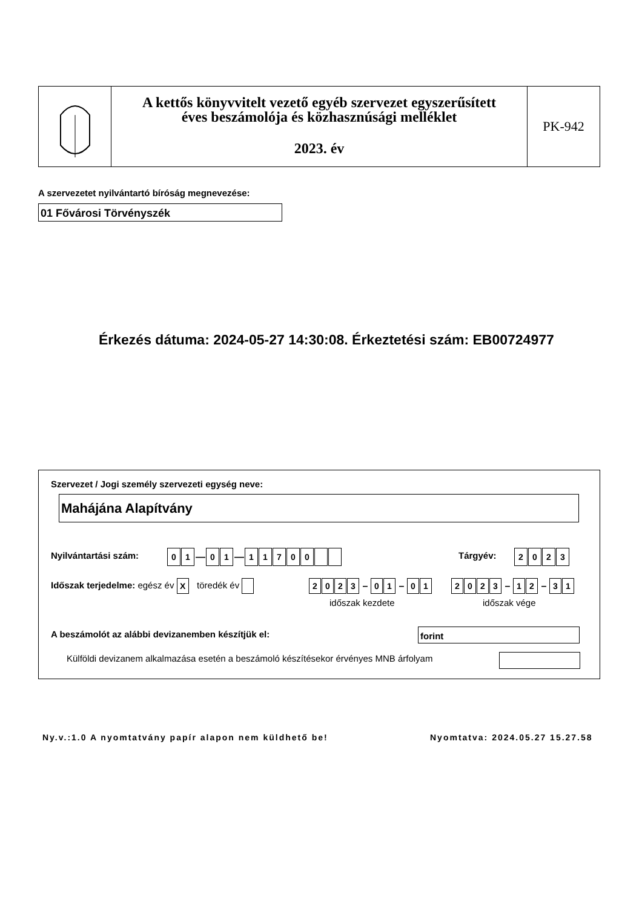A kettős könyvvitelt vezető egyéb szervezet egyszerűsített
éves beszámolója és közhasznúsági melléklet
2023. év
PK-942
A szervezetet nyilvántartó bíróság megnevezése:
01 Fővárosi Törvényszék
Érkezés dátuma: 2024-05-27 14:30:08. Érkeztetési szám: EB00724977
Szervezet / Jogi személy szervezeti egység neve:
Mahájána Alapítvány
Nyilvántartási szám: 01 — 01 — 11700 Tárgyév: 2023
Időszak terjedelme: egész év X töredék év
2023 – 01 – 01 2023 – 12 – 31
időszak kezdete időszak vége
A beszámolót az alábbi devizanemben készítjük el:
forint
Külföldi devizanem alkalmazása esetén a beszámoló készítésekor érvényes MNB árfolyam
Ny.v.:1.0 A nyomtatvány papír alapon nem küldhető be!
Nyomtatva: 2024.05.27 15.27.58